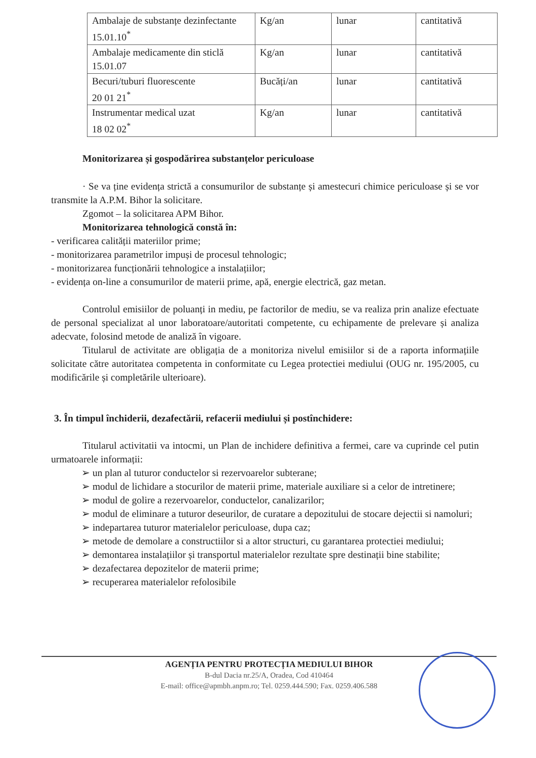| Ambalaje de substanțe dezinfectante 15.01.10<sup>*</sup> | Kg/an | lunar | cantitativă |
| Ambalaje medicamente din sticlă 15.01.07 | Kg/an | lunar | cantitativă |
| Becuri/tuburi fluorescente 20 01 21<sup>*</sup> | Bucăți/an | lunar | cantitativă |
| Instrumentar medical uzat 18 02 02<sup>*</sup> | Kg/an | lunar | cantitativă |
Monitorizarea și gospodărirea substanțelor periculoase
· Se va ține evidența strictă a consumurilor de substanțe și amestecuri chimice periculoase și se vor transmite la A.P.M. Bihor la solicitare.
Zgomot – la solicitarea APM Bihor.
Monitorizarea tehnologică constă în:
- verificarea calității materiilor prime;
- monitorizarea parametrilor impuși de procesul tehnologic;
- monitorizarea funcționării tehnologice a instalațiilor;
- evidența on-line a consumurilor de materii prime, apă, energie electrică, gaz metan.
Controlul emisiilor de poluanți in mediu, pe factorilor de mediu, se va realiza prin analize efectuate de personal specializat al unor laboratoare/autoritati competente, cu echipamente de prelevare și analiza adecvate, folosind metode de analiză în vigoare.
Titularul de activitate are obligația de a monitoriza nivelul emisiilor si de a raporta informațiile solicitate către autoritatea competenta in conformitate cu Legea protectiei mediului (OUG nr. 195/2005, cu modificările și completările ulterioare).
3. În timpul închiderii, dezafectării, refacerii mediului și postînchidere:
Titularul activitatii va intocmi, un Plan de inchidere definitiva a fermei, care va cuprinde cel putin urmatoarele informații:
➢ un plan al tuturor conductelor si rezervoarelor subterane;
➢ modul de lichidare a stocurilor de materii prime, materiale auxiliare si a celor de intretinere;
➢ modul de golire a rezervoarelor, conductelor, canalizarilor;
➢ modul de eliminare a tuturor deseurilor, de curatare a depozitului de stocare dejectii si namoluri;
➢ indepartarea tuturor materialelor periculoase, dupa caz;
➢ metode de demolare a constructiilor si a altor structuri, cu garantarea protectiei mediului;
➢ demontarea instalațiilor și transportul materialelor rezultate spre destinații bine stabilite;
➢ dezafectarea depozitelor de materii prime;
➢ recuperarea materialelor refolosibile
AGENȚIA PENTRU PROTECȚIA MEDIULUI BIHOR
B-dul Dacia nr.25/A, Oradea, Cod 410464
E-mail: office@apmbh.anpm.ro; Tel. 0259.444.590; Fax. 0259.406.588